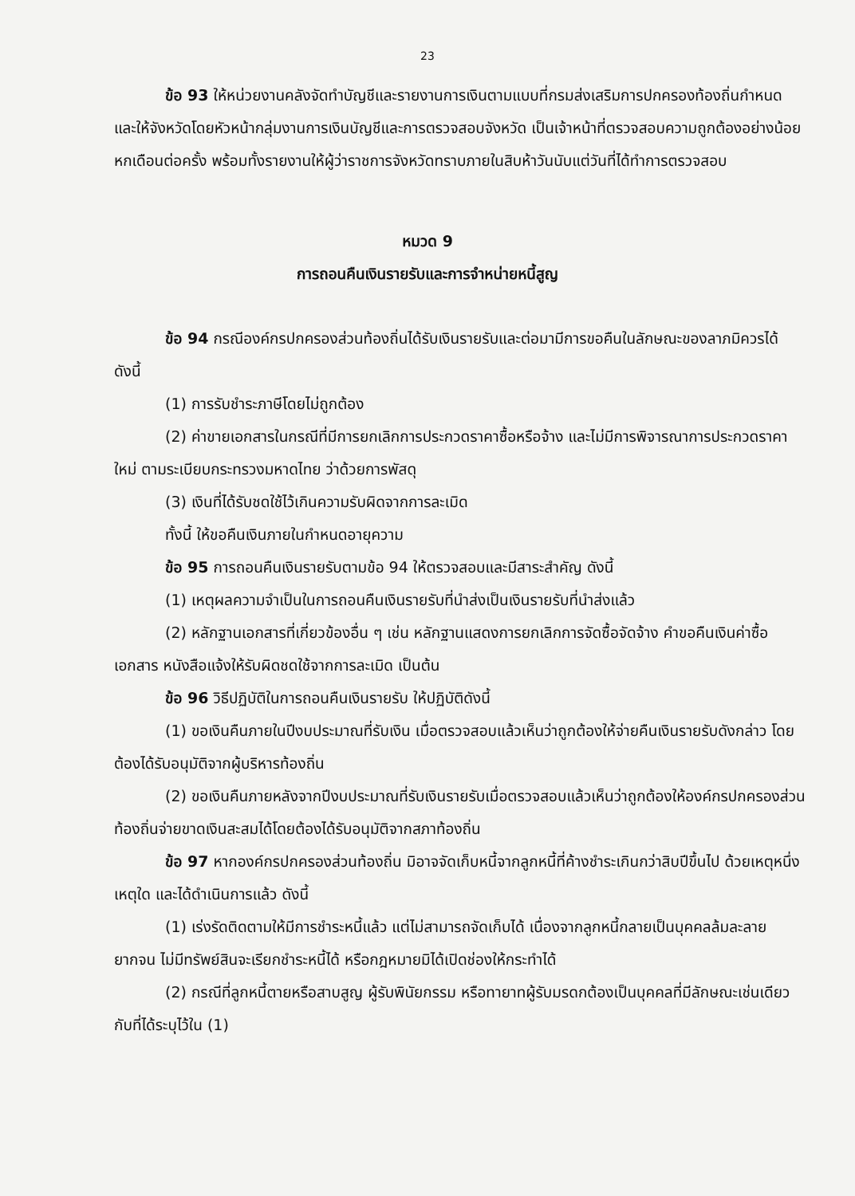23
ข้อ 93 ให้หน่วยงานคลังจัดทำบัญชีและรายงานการเงินตามแบบที่กรมส่งเสริมการปกครองท้องถิ่นกำหนด และให้จังหวัดโดยหัวหน้ากลุ่มงานการเงินบัญชีและการตรวจสอบจังหวัด เป็นเจ้าหน้าที่ตรวจสอบความถูกต้องอย่างน้อยหกเดือนต่อครั้ง พร้อมทั้งรายงานให้ผู้ว่าราชการจังหวัดทราบภายในสิบห้าวันนับแต่วันที่ได้ทำการตรวจสอบ
หมวด 9
การถอนคืนเงินรายรับและการจำหน่ายหนี้สูญ
ข้อ 94 กรณีองค์กรปกครองส่วนท้องถิ่นได้รับเงินรายรับและต่อมามีการขอคืนในลักษณะของลาภมิควรได้ ดังนี้
(1) การรับชำระภาษีโดยไม่ถูกต้อง
(2) ค่าขายเอกสารในกรณีที่มีการยกเลิกการประกวดราคาซื้อหรือจ้าง และไม่มีการพิจารณาการประกวดราคาใหม่ ตามระเบียบกระทรวงมหาดไทย ว่าด้วยการพัสดุ
(3) เงินที่ได้รับชดใช้ไว้เกินความรับผิดจากการละเมิด
ทั้งนี้ ให้ขอคืนเงินภายในกำหนดอายุความ
ข้อ 95 การถอนคืนเงินรายรับตามข้อ 94 ให้ตรวจสอบและมีสาระสำคัญ ดังนี้
(1) เหตุผลความจำเป็นในการถอนคืนเงินรายรับที่นำส่งเป็นเงินรายรับที่นำส่งแล้ว
(2) หลักฐานเอกสารที่เกี่ยวข้องอื่น ๆ เช่น หลักฐานแสดงการยกเลิกการจัดซื้อจัดจ้าง คำขอคืนเงินค่าซื้อเอกสาร หนังสือแจ้งให้รับผิดชดใช้จากการละเมิด เป็นต้น
ข้อ 96 วิธีปฏิบัติในการถอนคืนเงินรายรับ ให้ปฏิบัติดังนี้
(1) ขอเงินคืนภายในปีงบประมาณที่รับเงิน เมื่อตรวจสอบแล้วเห็นว่าถูกต้องให้จ่ายคืนเงินรายรับดังกล่าว โดยต้องได้รับอนุมัติจากผู้บริหารท้องถิ่น
(2) ขอเงินคืนภายหลังจากปีงบประมาณที่รับเงินรายรับเมื่อตรวจสอบแล้วเห็นว่าถูกต้องให้องค์กรปกครองส่วนท้องถิ่นจ่ายขาดเงินสะสมได้โดยต้องได้รับอนุมัติจากสภาท้องถิ่น
ข้อ 97 หากองค์กรปกครองส่วนท้องถิ่น มิอาจจัดเก็บหนี้จากลูกหนี้ที่ค้างชำระเกินกว่าสิบปีขึ้นไป ด้วยเหตุหนึ่งเหตุใด และได้ดำเนินการแล้ว ดังนี้
(1) เร่งรัดติดตามให้มีการชำระหนี้แล้ว แต่ไม่สามารถจัดเก็บได้ เนื่องจากลูกหนี้กลายเป็นบุคคลล้มละลาย ยากจน ไม่มีทรัพย์สินจะเรียกชำระหนี้ได้ หรือกฎหมายมิได้เปิดช่องให้กระทำได้
(2) กรณีที่ลูกหนี้ตายหรือสาบสูญ ผู้รับพินัยกรรม หรือทายาทผู้รับมรดกต้องเป็นบุคคลที่มีลักษณะเช่นเดียวกับที่ได้ระบุไว้ใน (1)